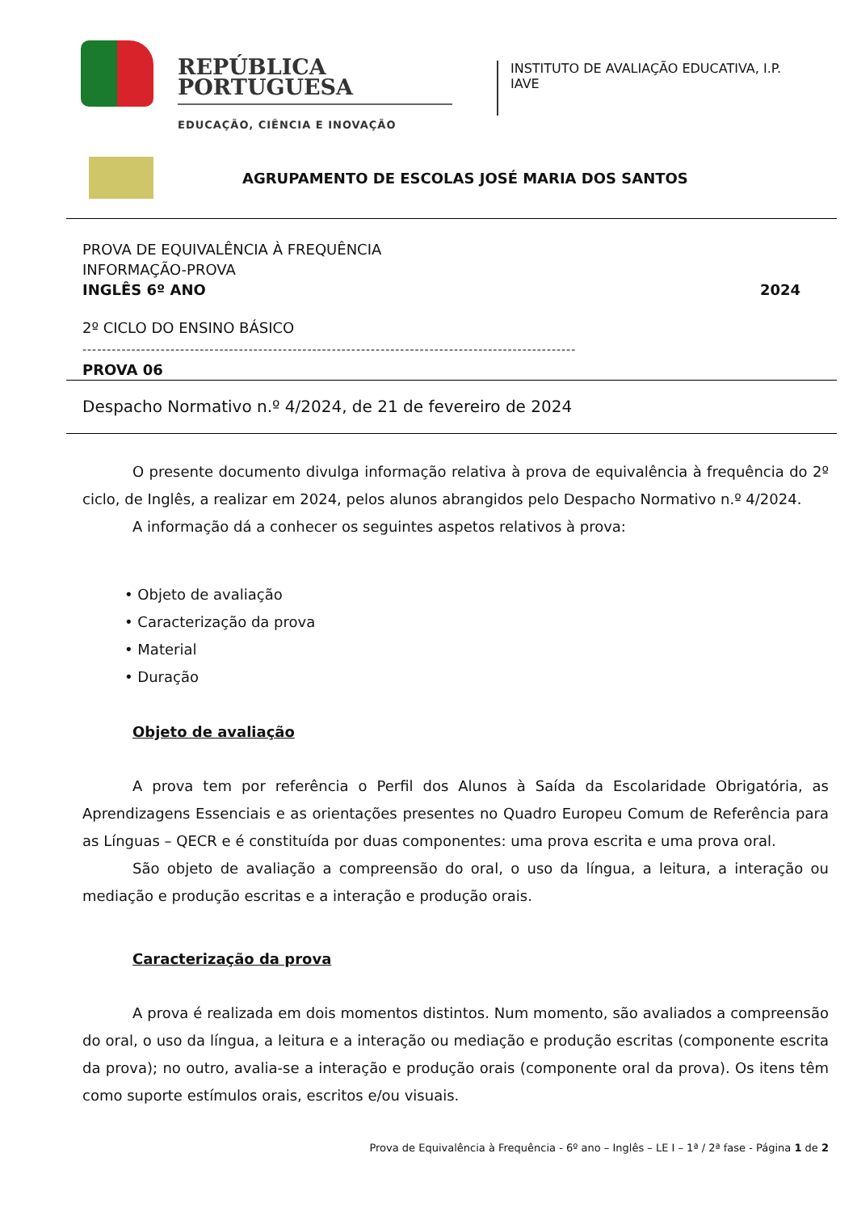REPÚBLICA
PORTUGUESA
EDUCAÇÃO, CIÊNCIA E INOVAÇÃO
INSTITUTO DE AVALIAÇÃO EDUCATIVA, I.P.
IAVE
AGRUPAMENTO DE ESCOLAS JOSÉ MARIA DOS SANTOS
PROVA DE EQUIVALÊNCIA À FREQUÊNCIA
INFORMAÇÃO-PROVA
INGLÊS 6º ANO 2024
2º CICLO DO ENSINO BÁSICO
-----------------------------------------------------------------------------------------------------
PROVA 06
Despacho Normativo n.º 4/2024, de 21 de fevereiro de 2024
O presente documento divulga informação relativa à prova de equivalência à frequência do 2º ciclo, de Inglês, a realizar em 2024, pelos alunos abrangidos pelo Despacho Normativo n.º 4/2024.
A informação dá a conhecer os seguintes aspetos relativos à prova:
• Objeto de avaliação
• Caracterização da prova
• Material
• Duração
Objeto de avaliação
A prova tem por referência o Perfil dos Alunos à Saída da Escolaridade Obrigatória, as Aprendizagens Essenciais e as orientações presentes no Quadro Europeu Comum de Referência para as Línguas – QECR e é constituída por duas componentes: uma prova escrita e uma prova oral.
São objeto de avaliação a compreensão do oral, o uso da língua, a leitura, a interação ou mediação e produção escritas e a interação e produção orais.
Caracterização da prova
A prova é realizada em dois momentos distintos. Num momento, são avaliados a compreensão do oral, o uso da língua, a leitura e a interação ou mediação e produção escritas (componente escrita da prova); no outro, avalia-se a interação e produção orais (componente oral da prova). Os itens têm como suporte estímulos orais, escritos e/ou visuais.
Prova de Equivalência à Frequência - 6º ano – Inglês – LE I – 1ª / 2ª fase - Página 1 de 2